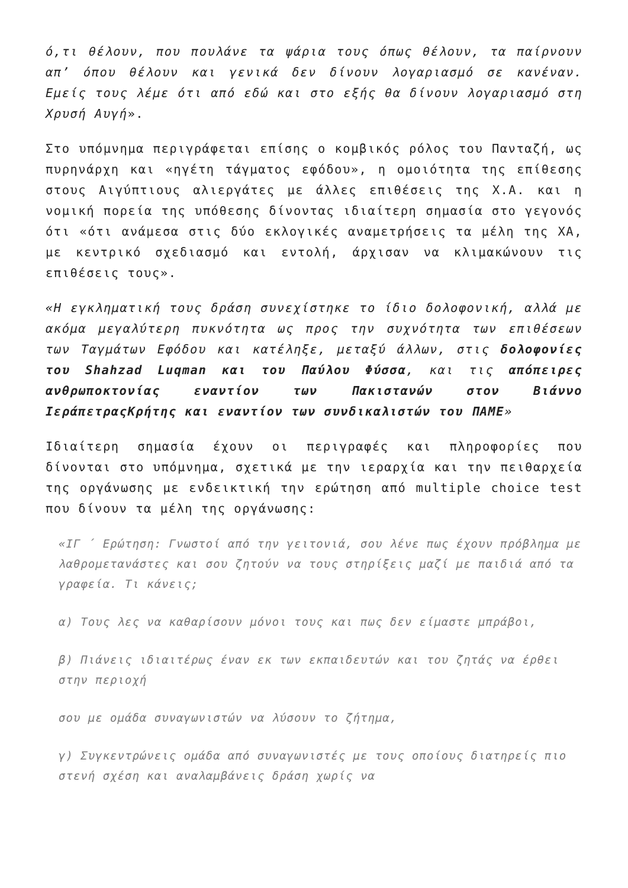ό,τι θέλουν, που πουλάνε τα ψάρια τους όπως θέλουν, τα παίρνουν απ’ όπου θέλουν και γενικά δεν δίνουν λογαριασμό σε κανέναν. Εμείς τους λέμε ότι από εδώ και στο εξής θα δίνουν λογαριασμό στη Χρυσή Αυγή».
Στο υπόμνημα περιγράφεται επίσης ο κομβικός ρόλος του Πανταζή, ως πυρηνάρχη και «ηγέτη τάγματος εφόδου», η ομοιότητα της επίθεσης στους Αιγύπτιους αλιεργάτες με άλλες επιθέσεις της Χ.Α. και η νομική πορεία της υπόθεσης δίνοντας ιδιαίτερη σημασία στο γεγονός ότι «ότι ανάμεσα στις δύο εκλογικές αναμετρήσεις τα μέλη της ΧΑ, με κεντρικό σχεδιασμό και εντολή, άρχισαν να κλιμακώνουν τις επιθέσεις τους».
«Η εγκληματική τους δράση συνεχίστηκε το ίδιο δολοφονική, αλλά με ακόμα μεγαλύτερη πυκνότητα ως προς την συχνότητα των επιθέσεων των Ταγμάτων Εφόδου και κατέληξε, μεταξύ άλλων, στις δολοφονίες του Shahzad Luqman και του Παύλου Φύσσα, και τις απόπειρες ανθρωποκτονίας εναντίον των Πακιστανών στον Βιάννο ΙεράπετραςΚρήτης και εναντίον των συνδικαλιστών του ΠΑΜΕ»
Ιδιαίτερη σημασία έχουν οι περιγραφές και πληροφορίες που δίνονται στο υπόμνημα, σχετικά με την ιεραρχία και την πειθαρχεία της οργάνωσης με ενδεικτική την ερώτηση από multiple choice test που δίνουν τα μέλη της οργάνωσης:
«ΙΓ ΄ Ερώτηση: Γνωστοί από την γειτονιά, σου λένε πως έχουν πρόβλημα με λαθρομετανάστες και σου ζητούν να τους στηρίξεις μαζί με παιδιά από τα γραφεία. Τι κάνεις;
α) Τους λες να καθαρίσουν μόνοι τους και πως δεν είμαστε μπράβοι,
β) Πιάνεις ιδιαιτέρως έναν εκ των εκπαιδευτών και του ζητάς να έρθει στην περιοχή
σου με ομάδα συναγωνιστών να λύσουν το ζήτημα,
γ) Συγκεντρώνεις ομάδα από συναγωνιστές με τους οποίους διατηρείς πιο στενή σχέση και αναλαμβάνεις δράση χωρίς να